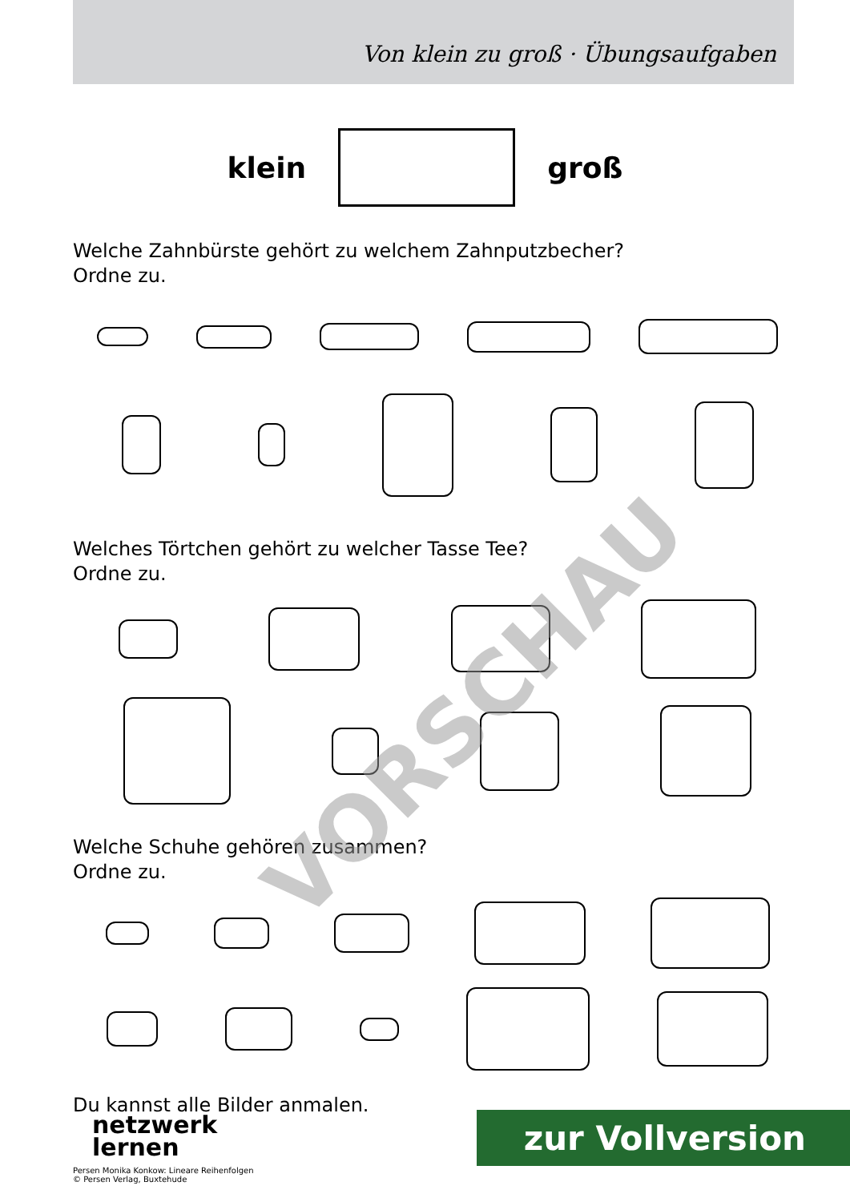Von klein zu groß · Übungsaufgaben
klein groß
Welche Zahnbürste gehört zu welchem Zahnputzbecher?
Ordne zu.
Welches Törtchen gehört zu welcher Tasse Tee?
Ordne zu.
Welche Schuhe gehören zusammen?
Ordne zu.
Du kannst alle Bilder anmalen.
netzwerk
lernen
zur Vollversion
Persen Monika Konkow: Lineare Reihenfolgen
© Persen Verlag, Buxtehude
VORSCHAU